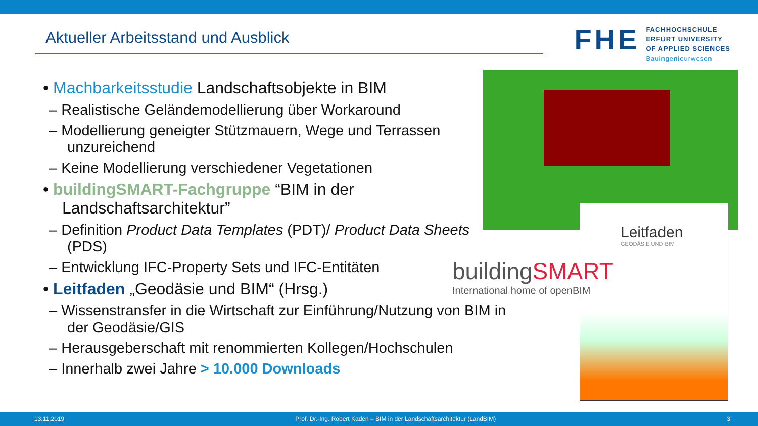Aktueller Arbeitsstand und Ausblick
FHE
FACHHOCHSCHULE
ERFURT UNIVERSITY
OF APPLIED SCIENCES
Bauingenieurwesen
• Machbarkeitsstudie Landschaftsobjekte in BIM
– Realistische Geländemodellierung über Workaround
– Modellierung geneigter Stützmauern, Wege und Terrassen unzureichend
– Keine Modellierung verschiedener Vegetationen
• buildingSMART-Fachgruppe “BIM in der Landschaftsarchitektur”
– Definition Product Data Templates (PDT)/ Product Data Sheets (PDS)
– Entwicklung IFC-Property Sets und IFC-Entitäten
• Leitfaden „Geodäsie und BIM“ (Hrsg.)
– Wissenstransfer in die Wirtschaft zur Einführung/Nutzung von BIM in der Geodäsie/GIS
– Herausgeberschaft mit renommierten Kollegen/Hochschulen
– Innerhalb zwei Jahre > 10.000 Downloads
Leitfaden
GEODÄSIE UND BIM
buildingSMART
International home of openBIM
13.11.2019 Prof. Dr.-Ing. Robert Kaden – BIM in der Landschaftsarchitektur (LandBIM) 3